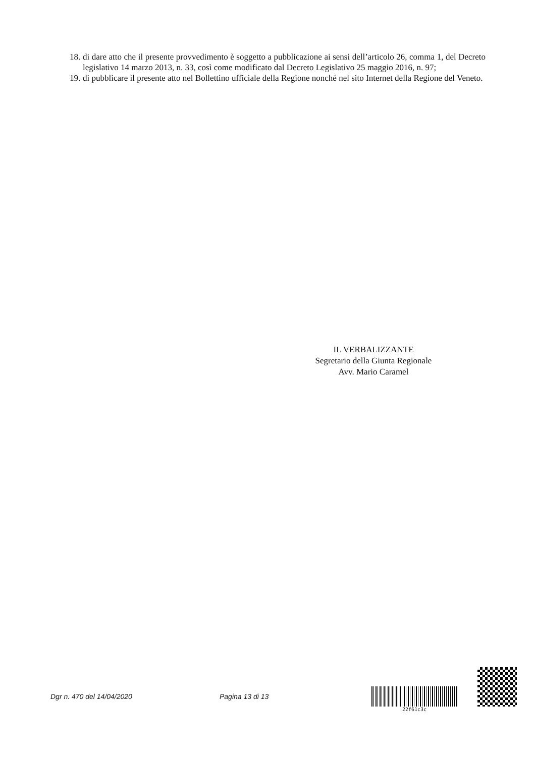18. di dare atto che il presente provvedimento è soggetto a pubblicazione ai sensi dell’articolo 26, comma 1, del Decreto legislativo 14 marzo 2013, n. 33, così come modificato dal Decreto Legislativo 25 maggio 2016, n. 97;
19. di pubblicare il presente atto nel Bollettino ufficiale della Regione nonché nel sito Internet della Regione del Veneto.
IL VERBALIZZANTE
Segretario della Giunta Regionale
Avv. Mario Caramel
Dgr n. 470 del 14/04/2020 Pagina 13 di 13
22f61c3c